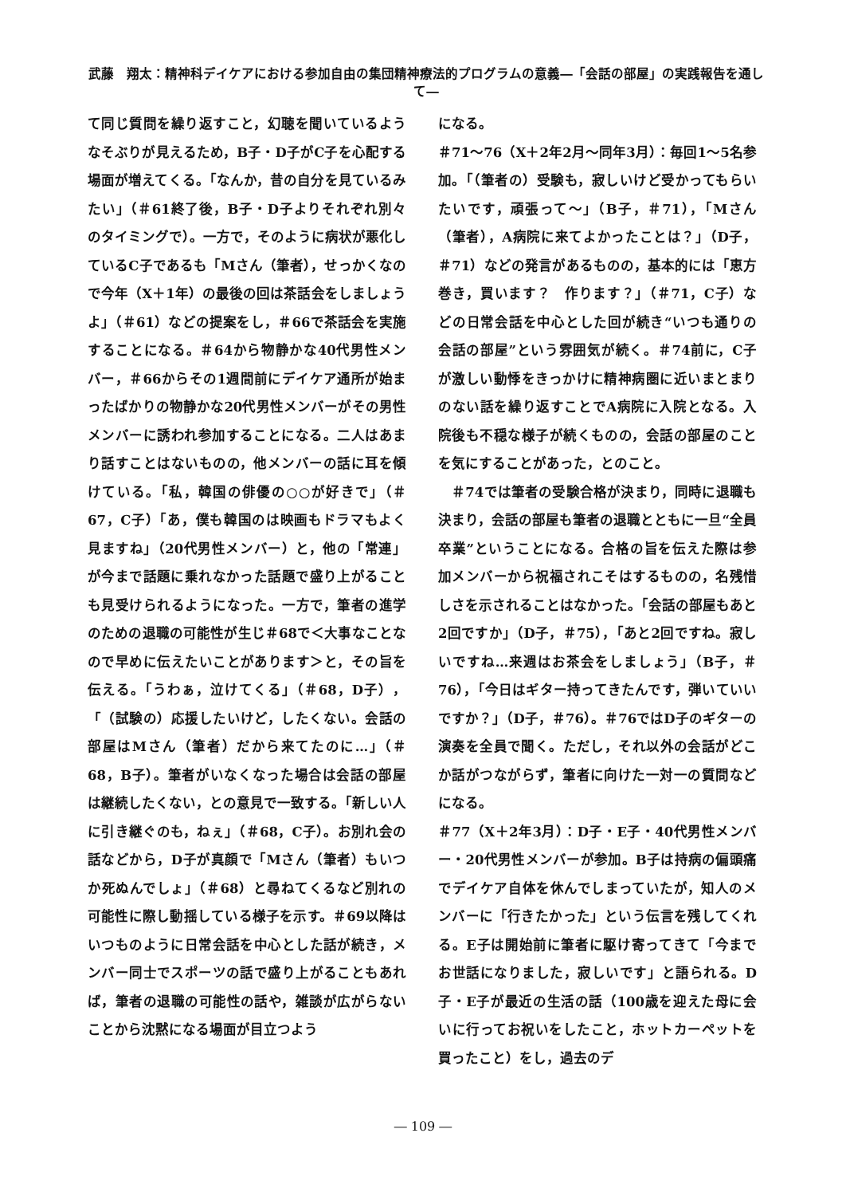武藤　翔太：精神科デイケアにおける参加自由の集団精神療法的プログラムの意義―「会話の部屋」の実践報告を通して―
て同じ質問を繰り返すこと，幻聴を聞いているようなそぶりが見えるため，B子・D子がC子を心配する場面が増えてくる。「なんか，昔の自分を見ているみたい」（＃61終了後，B子・D子よりそれぞれ別々のタイミングで）。一方で，そのように病状が悪化しているC子であるも「Mさん（筆者），せっかくなので今年（X＋1年）の最後の回は茶話会をしましょうよ」（＃61）などの提案をし，＃66で茶話会を実施することになる。＃64から物静かな40代男性メンバー，＃66からその1週間前にデイケア通所が始まったばかりの物静かな20代男性メンバーがその男性メンバーに誘われ参加することになる。二人はあまり話すことはないものの，他メンバーの話に耳を傾けている。「私，韓国の俳優の○○が好きで」（＃67，C子）「あ，僕も韓国のは映画もドラマもよく見ますね」（20代男性メンバー）と，他の「常連」が今まで話題に乗れなかった話題で盛り上がることも見受けられるようになった。一方で，筆者の進学のための退職の可能性が生じ＃68で＜大事なことなので早めに伝えたいことがあります＞と，その旨を伝える。「うわぁ，泣けてくる」（＃68，D子），「（試験の）応援したいけど，したくない。会話の部屋はMさん（筆者）だから来てたのに…」（＃68，B子）。筆者がいなくなった場合は会話の部屋は継続したくない，との意見で一致する。「新しい人に引き継ぐのも，ねぇ」（＃68，C子）。お別れ会の話などから，D子が真顔で「Mさん（筆者）もいつか死ぬんでしょ」（＃68）と尋ねてくるなど別れの可能性に際し動揺している様子を示す。＃69以降はいつものように日常会話を中心とした話が続き，メンバー同士でスポーツの話で盛り上がることもあれば，筆者の退職の可能性の話や，雑談が広がらないことから沈黙になる場面が目立つよう
になる。
＃71～76（X＋2年2月～同年3月）：毎回1～5名参加。「（筆者の）受験も，寂しいけど受かってもらいたいです，頑張って～」（B子，＃71），「Mさん（筆者），A病院に来てよかったことは？」（D子，＃71）などの発言があるものの，基本的には「恵方巻き，買います？　作ります？」（＃71，C子）などの日常会話を中心とした回が続き“いつも通りの会話の部屋”という雰囲気が続く。＃74前に，C子が激しい動悸をきっかけに精神病圏に近いまとまりのない話を繰り返すことでA病院に入院となる。入院後も不穏な様子が続くものの，会話の部屋のことを気にすることがあった，とのこと。
　＃74では筆者の受験合格が決まり，同時に退職も決まり，会話の部屋も筆者の退職とともに一旦“全員卒業”ということになる。合格の旨を伝えた際は参加メンバーから祝福されこそはするものの，名残惜しさを示されることはなかった。「会話の部屋もあと2回ですか」（D子，＃75），「あと2回ですね。寂しいですね…来週はお茶会をしましょう」（B子，＃76），「今日はギター持ってきたんです，弾いていいですか？」（D子，＃76）。＃76ではD子のギターの演奏を全員で聞く。ただし，それ以外の会話がどこか話がつながらず，筆者に向けた一対一の質問などになる。
＃77（X＋2年3月）：D子・E子・40代男性メンバー・20代男性メンバーが参加。B子は持病の偏頭痛でデイケア自体を休んでしまっていたが，知人のメンバーに「行きたかった」という伝言を残してくれる。E子は開始前に筆者に駆け寄ってきて「今までお世話になりました，寂しいです」と語られる。D子・E子が最近の生活の話（100歳を迎えた母に会いに行ってお祝いをしたこと，ホットカーペットを買ったこと）をし，過去のデ
― 109 ―